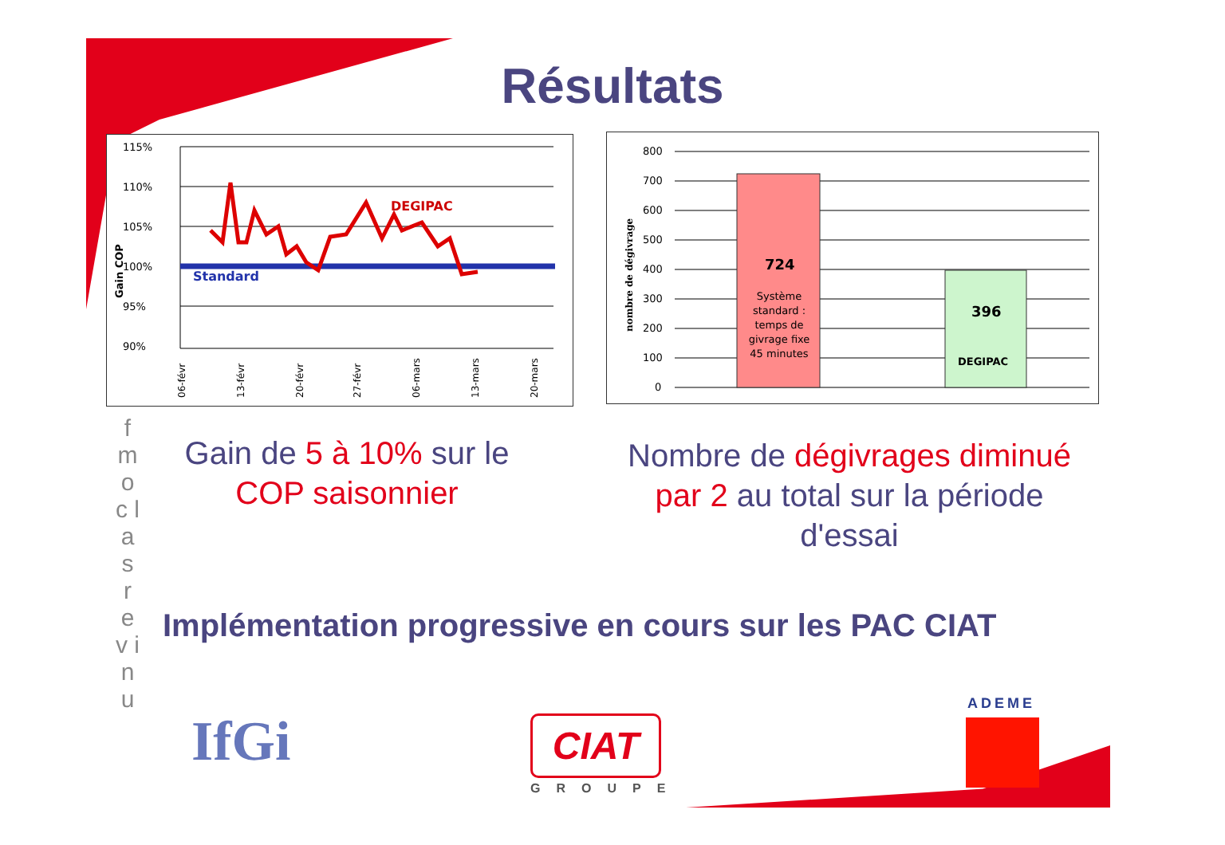Résultats
115%
110%
105%
100%
95%
90%
DEGIPAC
Standard
Gain COP
06-févr
13-févr
20-févr
27-févr
06-mars
13-mars
20-mars
800
700
600
500
400
300
200
100
0
nombre de dégivrage
724
Système
standard :
temps de
givrage fixe
45 minutes
396
DEGIPAC
f m o c l a s r e v i n u
Gain de 5 à 10% sur le COP saisonnier
Nombre de dégivrages diminué par 2 au total sur la période d'essai
Implémentation progressive en cours sur les PAC CIAT
IfGi CIAT
GROUPE
ADEME